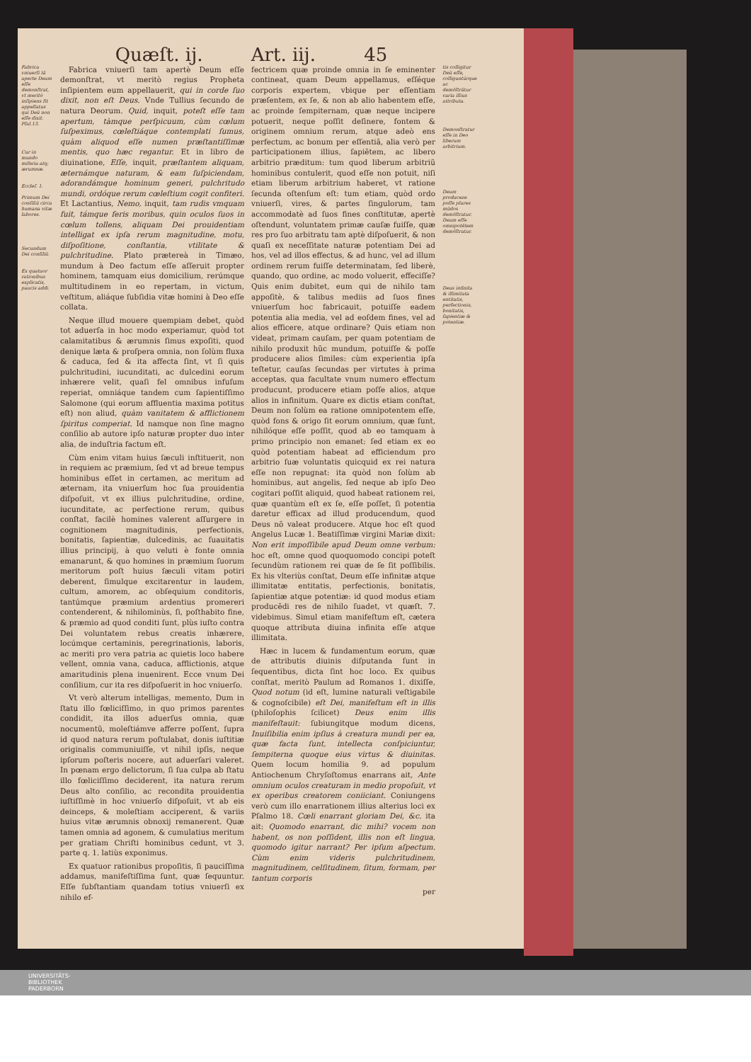Quæſt. ij. Art. iij. 45
Fabrica vniuerſi tã aperte Deum eſſe demonſtrat, vt meritò inſipiens ſit appellatus qui Deũ non eſſe dixit. Pſal.13.
Cur in mundo miſeria atq; ærumnæ.
Eccleſ. 1.
Primum Dei conſiliũ circa humana vitæ labores.
Secundum Dei conſiliũ.
Ex quatuor rationibus explicatis, paucis addi.
Fabrica vniuerſi tam apertè Deum eſſe demonſtrat, vt meritò regius Propheta inſipientem eum appellauerit, qui in corde ſuo dixit, non eſt Deus. Vnde Tullius ſecundo de natura Deorum. Quid, inquit, poteſt eſſe tam apertum, tàmque perſpicuum, cùm cœlum ſuſpeximus, cœleſtiáque contemplati ſumus, quàm aliquod eſſe numen præſtantiſſimæ mentis, quo hæc regantur. Et in libro de diuinatione, Eſſe, inquit, præſtantem aliquam, æternámque naturam, & eam ſuſpiciendam, adorandámque hominum generi, pulchritudo mundi, ordóque rerum cœleſtium cogit confiteri. Et Lactantius, Nemo, inquit, tam rudis vmquam fuit, támque feris moribus, quin oculos ſuos in cœlum tollens, aliquam Dei prouidentiam intelligat ex ipſa rerum magnitudine, motu, diſpoſitione, conſtantia, vtilitate & pulchritudine. Plato prætereà in Timæo, mundum à Deo factum eſſe aſſeruit propter hominem, tamquam eius domicilium, rerúmque multitudinem in eo repertam, in victum, veſtitum, aliáque ſubſidia vitæ homini à Deo eſſe collata.
Neque illud mouere quempiam debet, quòd tot aduerſa in hoc modo experiamur, quòd tot calamitatibus & ærumnis ſimus expoſiti, quod denique læta & proſpera omnia, non ſolùm fluxa & caduca, ſed & ita affecta ſint, vt ſi quis pulchritudini, iucunditati, ac dulcedini eorum inhærere velit, quaſi fel omnibus infuſum reperiat, omniáque tandem cum ſapientiſſimo Salomone (qui eorum affluentia maxima potitus eſt) non aliud, quàm vanitatem & afflictionem ſpiritus comperiat. Id namque non ſine magno conſilio ab autore ipſo naturæ propter duo inter alia, de induſtria factum eſt.
Cùm enim vitam huius ſæculi inſtituerit, non in requiem ac præmium, ſed vt ad breue tempus hominibus eſſet in certamen, ac meritum ad æternam, ita vniuerſum hoc ſua prouidentia diſpoſuit, vt ex illius pulchritudine, ordine, iucunditate, ac perfectione rerum, quibus conſtat, facilè homines valerent aſſurgere in cognitionem magnitudinis, perfectionis, bonitatis, ſapientiæ, dulcedinis, ac ſuauitatis illius principij, à quo veluti è fonte omnia emanarunt, & quo homines in præmium ſuorum meritorum poſt huius ſæculi vitam potiri deberent, ſimulque excitarentur in laudem, cultum, amorem, ac obſequium conditoris, tantúmque præmium ardentius promereri contenderent, & nihilominùs, ſi, poſthabito fine, & præmio ad quod conditi ſunt, plùs iuſto contra Dei voluntatem rebus creatis inhærere, locúmque certaminis, peregrinationis, laboris, ac meriti pro vera patria ac quietis loco habere vellent, omnia vana, caduca, afflictionis, atque amaritudinis plena inuenirent. Ecce vnum Dei conſilium, cur ita res diſpoſuerit in hoc vniuerſo.
Vt verò alterum intelligas, memento, Dum in ſtatu illo fœliciſſimo, in quo primos parentes condidit, ita illos aduerſus omnia, quæ nocumentũ, moleſtiámve afferre poſſent, ſupra id quod natura rerum poſtulabat, donis iuſtitiæ originalis communiuiſſe, vt nihil ipſis, neque ipſorum poſteris nocere, aut aduerſari valeret. In pœnam ergo delictorum, ſi ſua culpa ab ſtatu illo fœliciſſimo deciderent, ita natura rerum Deus alto conſilio, ac recondita prouidentia iuſtiſſimè in hoc vniuerſo diſpoſuit, vt ab eis deinceps, & moleſtiam acciperent, & variis huius vitæ ærumnis obnoxij remanerent. Quæ tamen omnia ad agonem, & cumulatius meritum per gratiam Chriſti hominibus cedunt, vt 3. parte q. 1. latiùs exponimus.
Ex quatuor rationibus propoſitis, ſi pauciſſima addamus, manifeſtiſſima ſunt, quæ ſequuntur. Eſſe ſubſtantiam quandam totius vniuerſi ex nihilo ef-
fectricem quæ proinde omnia in ſe eminenter contineat, quam Deum appellamus, eſſéque corporis expertem, vbique per eſſentiam præſentem, ex ſe, & non ab alio habentem eſſe, ac proinde ſempiternam, quæ neque incipere potuerit, neque poſſit deſinere, fontem & originem omnium rerum, atque adeò ens perfectum, ac bonum per eſſentiã, alia verò per participationem illius, ſapiẽtem, ac libero arbitrio præditum: tum quod liberum arbitriũ hominibus contulerit, quod eſſe non potuit, niſi etiam liberum arbitrium haberet, vt ratione ſecunda oſtenſum eſt: tum etiam, quòd ordo vniuerſi, vires, & partes ſingulorum, tam accommodatè ad ſuos fines conſtitutæ, apertè oſtendunt, voluntatem primæ cauſæ fuiſſe, quæ res pro ſuo arbitratu tam aptè diſpoſuerit, & non quaſi ex neceſſitate naturæ potentiam Dei ad hos, vel ad illos effectus, & ad hunc, vel ad illum ordinem rerum fuiſſe determinatam, ſed liberè, quando, quo ordine, ac modo voluerit, effeciſſe? Quis enim dubitet, eum qui de nihilo tam appoſitè, & talibus mediis ad ſuos fines vniuerſum hoc fabricauit, potuiſſe eadem potentia alia media, vel ad eoſdem fines, vel ad alios efficere, atque ordinare? Quis etiam non videat, primam cauſam, per quam potentiam de nihilo produxit hũc mundum, potuiſſe & poſſe producere alios ſimiles: cùm experientia ipſa teſtetur, cauſas ſecundas per virtutes à prima acceptas, qua facultate vnum numero effectum producunt, producere etiam poſſe alios, atque alios in infinitum. Quare ex dictis etiam conſtat, Deum non ſolùm ea ratione omnipotentem eſſe, quòd fons & origo ſit eorum omnium, quæ ſunt, nihilóque eſſe poſſit, quod ab eo tamquam à primo principio non emanet: ſed etiam ex eo quòd potentiam habeat ad efficiendum pro arbitrio ſuæ voluntatis quicquid ex rei natura eſſe non repugnat: ita quòd non ſolùm ab hominibus, aut angelis, ſed neque ab ipſo Deo cogitari poſſit aliquid, quod habeat rationem rei, quæ quantùm eſt ex ſe, eſſe poſſet, ſi potentia daretur efficax ad illud producendum, quod Deus nõ valeat producere. Atque hoc eſt quod Angelus Lucæ 1. Beatiſſimæ virgini Mariæ dixit: Non erit impoſſibile apud Deum omne verbum: hoc eſt, omne quod quoquomodo concipi poteſt ſecundùm rationem rei quæ de ſe ſit poſſibilis. Ex his vlteriùs conſtat, Deum eſſe infinitæ atque illimitatæ entitatis, perfectionis, bonitatis, ſapientiæ atque potentiæ: id quod modus etiam producẽdi res de nihilo ſuadet, vt quæſt. 7. videbimus. Simul etiam manifeſtum eſt, cætera quoque attributa diuina infinita eſſe atque illimitata.
Hæc in lucem & fundamentum eorum, quæ de attributis diuinis diſputanda ſunt in ſequentibus, dicta ſint hoc loco. Ex quibus conſtat, meritò Paulum ad Romanos 1. dixiſſe, Quod notum (id eſt, lumine naturali veſtigabile & cognoſcibile) eſt Dei, manifeſtum eſt in illis (philoſophis ſcilicet) Deus enim illis manifeſtauit: ſubiungitque modum dicens, Inuiſibilia enim ipſius à creatura mundi per ea, quæ facta ſunt, intellecta conſpiciuntur, ſempiterna quoque eius virtus & diuinitas. Quem locum homilia 9. ad populum Antiochenum Chryſoſtomus enarrans ait, Ante omnium oculos creaturam in medio propoſuit, vt ex operibus creatorem coniiciant. Coniungens verò cum illo enarrationem illius alterius loci ex Pſalmo 18. Cœli enarrant gloriam Dei, &c. ita ait: Quomodo enarrant, dic mihi? vocem non habent, os non poſſident, illis non eſt lingua, quomodo igitur narrant? Per ipſum aſpectum. Cùm enim videris pulchritudinem, magnitudinem, celſitudinem, ſitum, formam, per tantum corporis
per
tis colligitur Deũ eſſe, colliguntúrque ac demõſtrãtur varia illius attributa.
Demonſtratur eſſe in Deo liberum arbitrium.
Deum produceze poſſe plures mũdos demõſtratur. Deum eſſe omnipotẽtem demõſtratur.
Deus infinita & illimitata entitatis, perfectionis, bonitatis, ſapientiæ & potentiæ.
UNIVERSITÄTS-
BIBLIOTHEK
PADERBORN